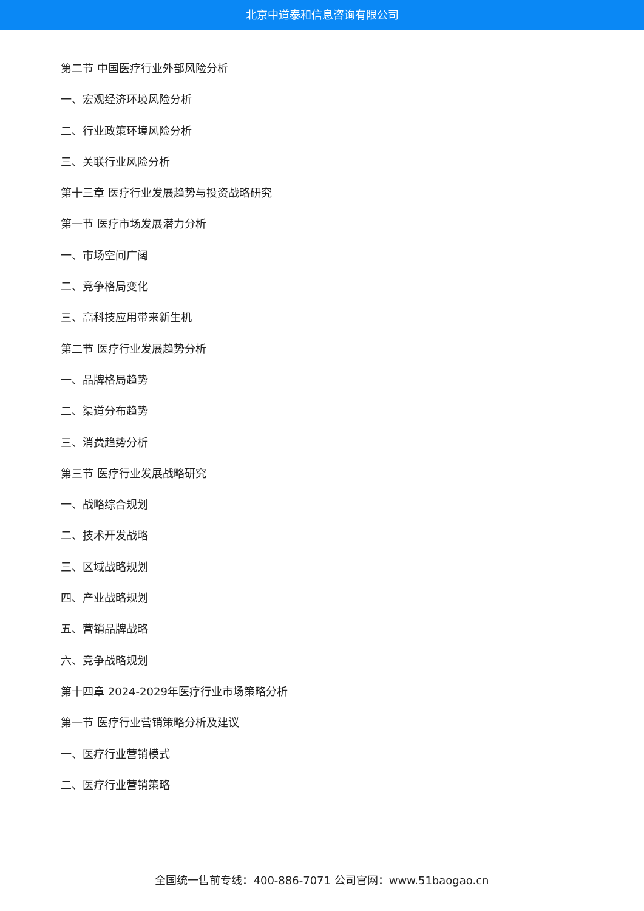北京中道泰和信息咨询有限公司
第二节 中国医疗行业外部风险分析
一、宏观经济环境风险分析
二、行业政策环境风险分析
三、关联行业风险分析
第十三章 医疗行业发展趋势与投资战略研究
第一节 医疗市场发展潜力分析
一、市场空间广阔
二、竞争格局变化
三、高科技应用带来新生机
第二节 医疗行业发展趋势分析
一、品牌格局趋势
二、渠道分布趋势
三、消费趋势分析
第三节 医疗行业发展战略研究
一、战略综合规划
二、技术开发战略
三、区域战略规划
四、产业战略规划
五、营销品牌战略
六、竞争战略规划
第十四章 2024-2029年医疗行业市场策略分析
第一节 医疗行业营销策略分析及建议
一、医疗行业营销模式
二、医疗行业营销策略
全国统一售前专线：400-886-7071 公司官网：www.51baogao.cn